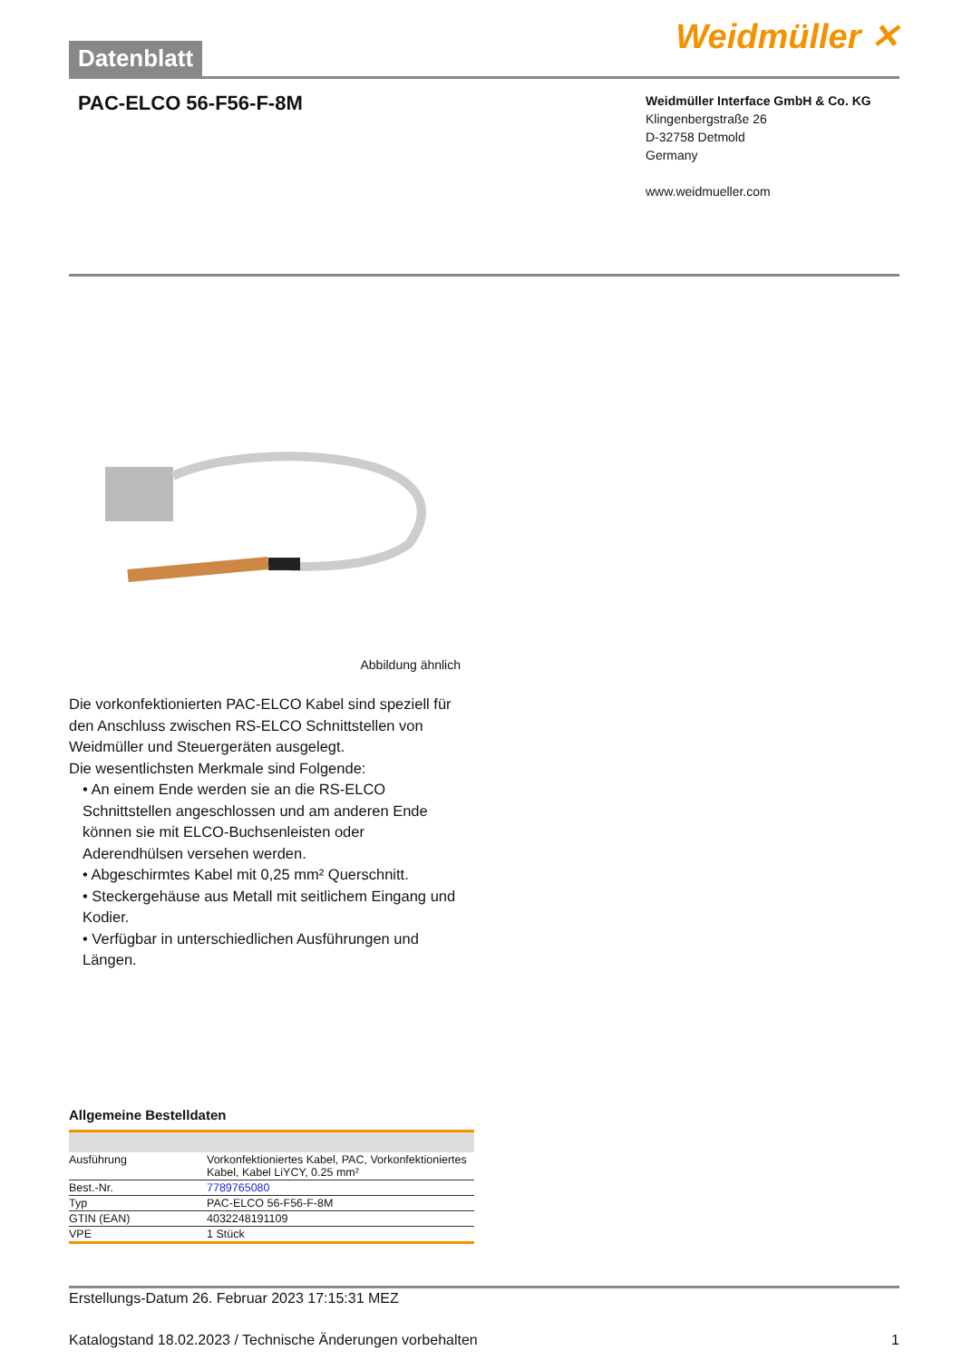Datenblatt
Weidmüller ✕
PAC-ELCO 56-F56-F-8M
Weidmüller Interface GmbH & Co. KG
Klingenbergstraße 26
D-32758 Detmold
Germany
www.weidmueller.com
Abbildung ähnlich
Die vorkonfektionierten PAC-ELCO Kabel sind speziell für den Anschluss zwischen RS-ELCO Schnittstellen von Weidmüller und Steuergeräten ausgelegt.
Die wesentlichsten Merkmale sind Folgende:
• An einem Ende werden sie an die RS-ELCO Schnittstellen angeschlossen und am anderen Ende können sie mit ELCO-Buchsenleisten oder Aderendhülsen versehen werden.
• Abgeschirmtes Kabel mit 0,25 mm² Querschnitt.
• Steckergehäuse aus Metall mit seitlichem Eingang und Kodier.
• Verfügbar in unterschiedlichen Ausführungen und Längen.
Allgemeine Bestelldaten
| Ausführung | Vorkonfektioniertes Kabel, PAC, Vorkonfektioniertes Kabel, Kabel LiYCY, 0.25 mm² |
| Best.-Nr. | 7789765080 |
| Typ | PAC-ELCO 56-F56-F-8M |
| GTIN (EAN) | 4032248191109 |
| VPE | 1 Stück |
Erstellungs-Datum 26. Februar 2023 17:15:31 MEZ
Katalogstand 18.02.2023 / Technische Änderungen vorbehalten 1